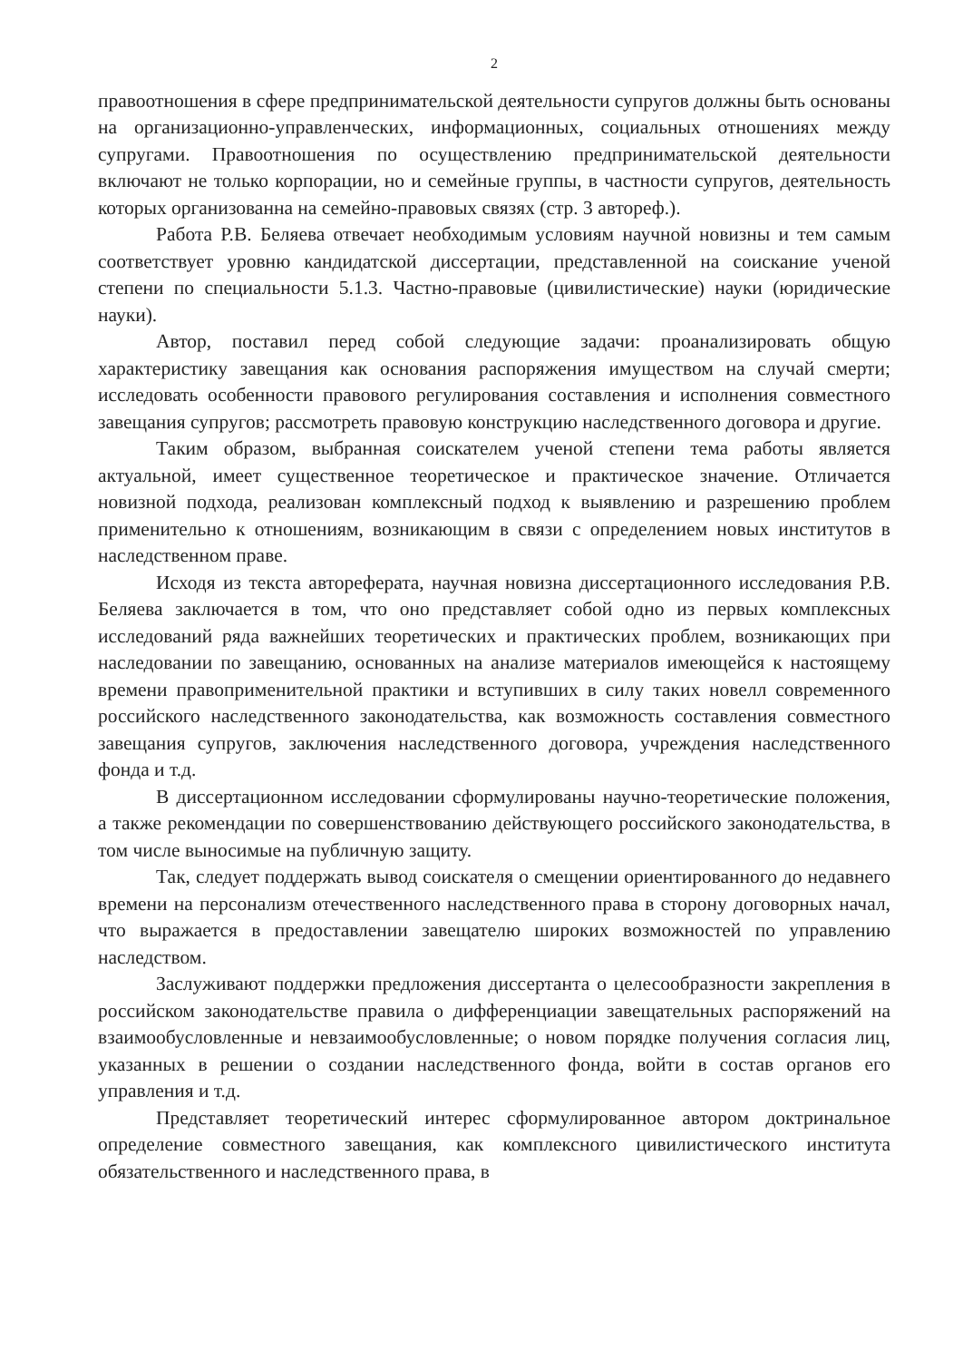2
правоотношения в сфере предпринимательской деятельности супругов должны быть основаны на организационно-управленческих, информационных, социальных отношениях между супругами. Правоотношения по осуществлению предпринимательской деятельности включают не только корпорации, но и семейные группы, в частности супругов, деятельность которых организованна на семейно-правовых связях (стр. 3 автореф.).
Работа Р.В. Беляева отвечает необходимым условиям научной новизны и тем самым соответствует уровню кандидатской диссертации, представленной на соискание ученой степени по специальности 5.1.3. Частно-правовые (цивилистические) науки (юридические науки).
Автор, поставил перед собой следующие задачи: проанализировать общую характеристику завещания как основания распоряжения имуществом на случай смерти; исследовать особенности правового регулирования составления и исполнения совместного завещания супругов; рассмотреть правовую конструкцию наследственного договора и другие.
Таким образом, выбранная соискателем ученой степени тема работы является актуальной, имеет существенное теоретическое и практическое значение. Отличается новизной подхода, реализован комплексный подход к выявлению и разрешению проблем применительно к отношениям, возникающим в связи с определением новых институтов в наследственном праве.
Исходя из текста автореферата, научная новизна диссертационного исследования Р.В. Беляева заключается в том, что оно представляет собой одно из первых комплексных исследований ряда важнейших теоретических и практических проблем, возникающих при наследовании по завещанию, основанных на анализе материалов имеющейся к настоящему времени правоприменительной практики и вступивших в силу таких новелл современного российского наследственного законодательства, как возможность составления совместного завещания супругов, заключения наследственного договора, учреждения наследственного фонда и т.д.
В диссертационном исследовании сформулированы научно-теоретические положения, а также рекомендации по совершенствованию действующего российского законодательства, в том числе выносимые на публичную защиту.
Так, следует поддержать вывод соискателя о смещении ориентированного до недавнего времени на персонализм отечественного наследственного права в сторону договорных начал, что выражается в предоставлении завещателю широких возможностей по управлению наследством.
Заслуживают поддержки предложения диссертанта о целесообразности закрепления в российском законодательстве правила о дифференциации завещательных распоряжений на взаимообусловленные и невзаимообусловленные; о новом порядке получения согласия лиц, указанных в решении о создании наследственного фонда, войти в состав органов его управления и т.д.
Представляет теоретический интерес сформулированное автором доктринальное определение совместного завещания, как комплексного цивилистического института обязательственного и наследственного права, в